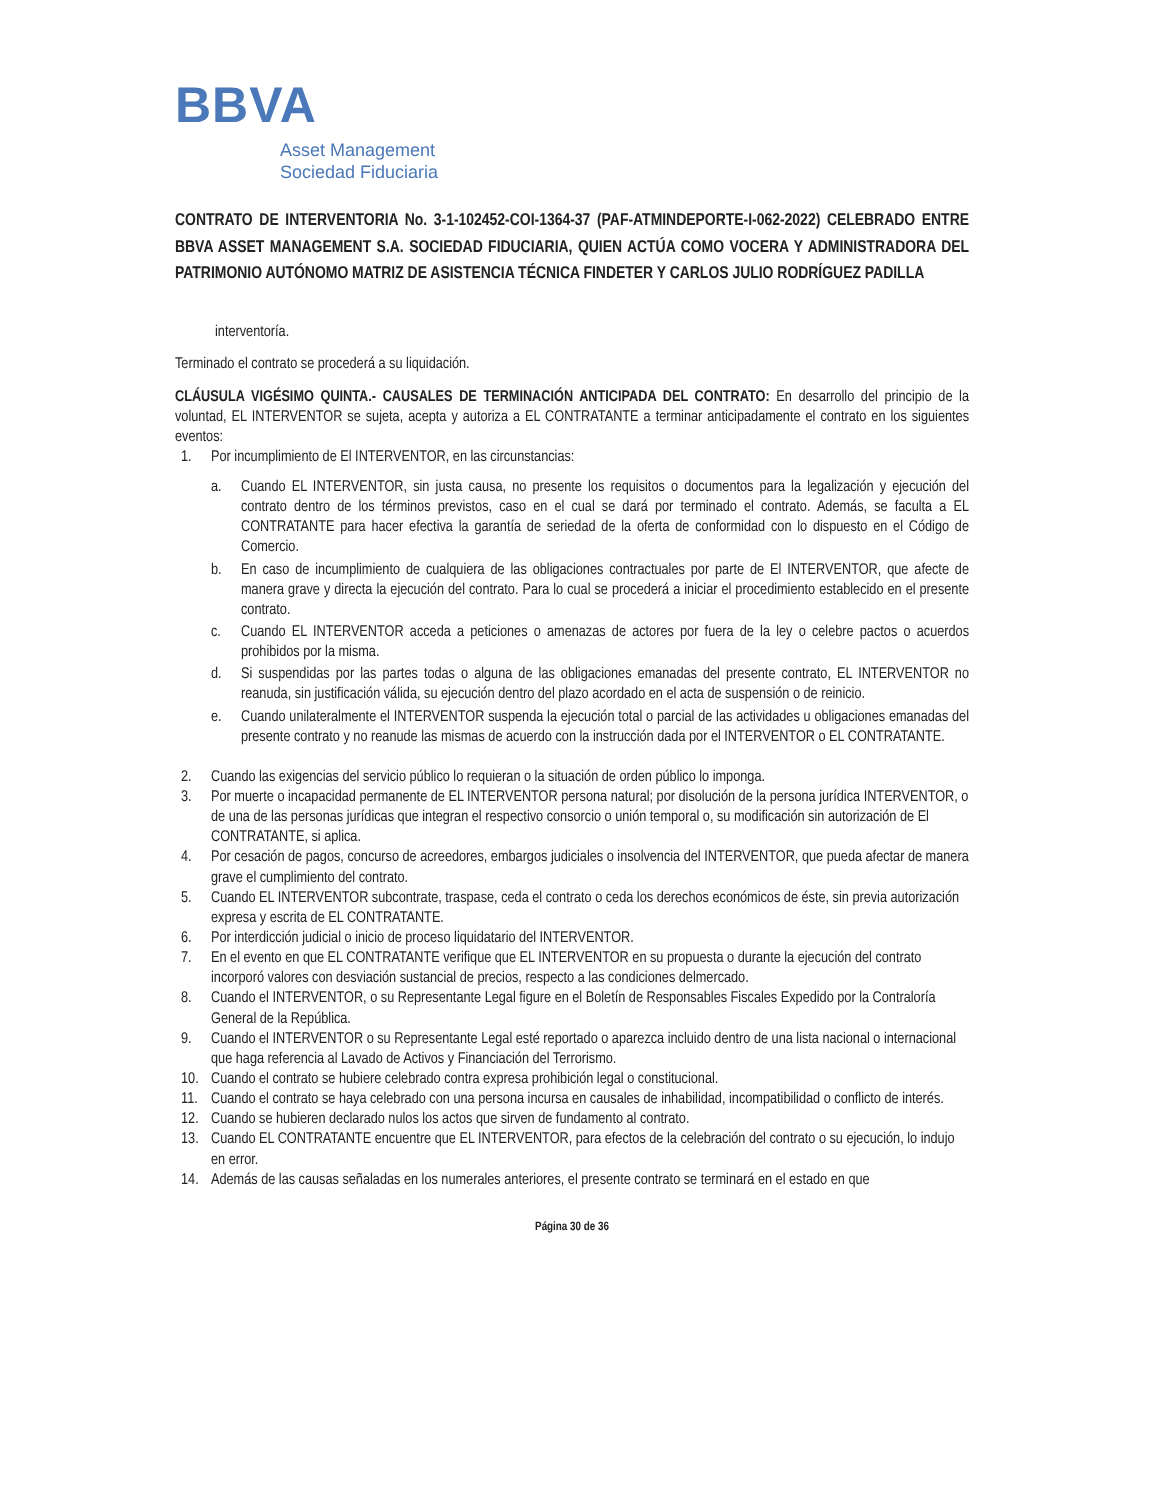BBVA
Asset Management
Sociedad Fiduciaria
CONTRATO DE INTERVENTORIA No. 3-1-102452-COI-1364-37 (PAF-ATMINDEPORTE-I-062-2022) CELEBRADO ENTRE BBVA ASSET MANAGEMENT S.A. SOCIEDAD FIDUCIARIA, QUIEN ACTÚA COMO VOCERA Y ADMINISTRADORA DEL PATRIMONIO AUTÓNOMO MATRIZ DE ASISTENCIA TÉCNICA FINDETER Y CARLOS JULIO RODRÍGUEZ PADILLA
interventoría.
Terminado el contrato se procederá a su liquidación.
CLÁUSULA VIGÉSIMO QUINTA.- CAUSALES DE TERMINACIÓN ANTICIPADA DEL CONTRATO: En desarrollo del principio de la voluntad, EL INTERVENTOR se sujeta, acepta y autoriza a EL CONTRATANTE a terminar anticipadamente el contrato en los siguientes eventos:
1. Por incumplimiento de El INTERVENTOR, en las circunstancias:
a. Cuando EL INTERVENTOR, sin justa causa, no presente los requisitos o documentos para la legalización y ejecución del contrato dentro de los términos previstos, caso en el cual se dará por terminado el contrato. Además, se faculta a EL CONTRATANTE para hacer efectiva la garantía de seriedad de la oferta de conformidad con lo dispuesto en el Código de Comercio.
b. En caso de incumplimiento de cualquiera de las obligaciones contractuales por parte de El INTERVENTOR, que afecte de manera grave y directa la ejecución del contrato. Para lo cual se procederá a iniciar el procedimiento establecido en el presente contrato.
c. Cuando EL INTERVENTOR acceda a peticiones o amenazas de actores por fuera de la ley o celebre pactos o acuerdos prohibidos por la misma.
d. Si suspendidas por las partes todas o alguna de las obligaciones emanadas del presente contrato, EL INTERVENTOR no reanuda, sin justificación válida, su ejecución dentro del plazo acordado en el acta de suspensión o de reinicio.
e. Cuando unilateralmente el INTERVENTOR suspenda la ejecución total o parcial de las actividades u obligaciones emanadas del presente contrato y no reanude las mismas de acuerdo con la instrucción dada por el INTERVENTOR o EL CONTRATANTE.
2. Cuando las exigencias del servicio público lo requieran o la situación de orden público lo imponga.
3. Por muerte o incapacidad permanente de EL INTERVENTOR persona natural; por disolución de la persona jurídica INTERVENTOR, o de una de las personas jurídicas que integran el respectivo consorcio o unión temporal o, su modificación sin autorización de El CONTRATANTE, si aplica.
4. Por cesación de pagos, concurso de acreedores, embargos judiciales o insolvencia del INTERVENTOR, que pueda afectar de manera grave el cumplimiento del contrato.
5. Cuando EL INTERVENTOR subcontrate, traspase, ceda el contrato o ceda los derechos económicos de éste, sin previa autorización expresa y escrita de EL CONTRATANTE.
6. Por interdicción judicial o inicio de proceso liquidatario del INTERVENTOR.
7. En el evento en que EL CONTRATANTE verifique que EL INTERVENTOR en su propuesta o durante la ejecución del contrato incorporó valores con desviación sustancial de precios, respecto a las condiciones delmercado.
8. Cuando el INTERVENTOR, o su Representante Legal figure en el Boletín de Responsables Fiscales Expedido por la Contraloría General de la República.
9. Cuando el INTERVENTOR o su Representante Legal esté reportado o aparezca incluido dentro de una lista nacional o internacional que haga referencia al Lavado de Activos y Financiación del Terrorismo.
10. Cuando el contrato se hubiere celebrado contra expresa prohibición legal o constitucional.
11. Cuando el contrato se haya celebrado con una persona incursa en causales de inhabilidad, incompatibilidad o conflicto de interés.
12. Cuando se hubieren declarado nulos los actos que sirven de fundamento al contrato.
13. Cuando EL CONTRATANTE encuentre que EL INTERVENTOR, para efectos de la celebración del contrato o su ejecución, lo indujo en error.
14. Además de las causas señaladas en los numerales anteriores, el presente contrato se terminará en el estado en que
Página 30 de 36